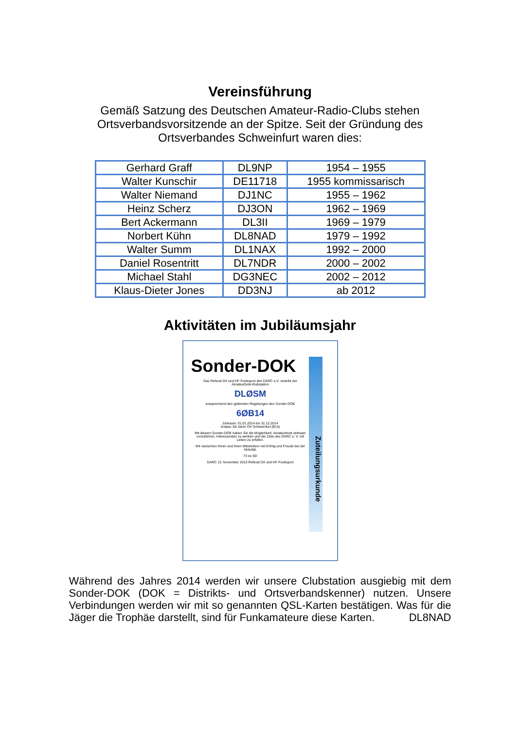Vereinsführung
Gemäß Satzung des Deutschen Amateur-Radio-Clubs stehen
Ortsverbandsvorsitzende an der Spitze. Seit der Gründung des
Ortsverbandes Schweinfurt waren dies:
| Gerhard Graff | DL9NP | 1954 – 1955 |
| Walter Kunschir | DE11718 | 1955 kommissarisch |
| Walter Niemand | DJ1NC | 1955 – 1962 |
| Heinz Scherz | DJ3ON | 1962 – 1969 |
| Bert Ackermann | DL3II | 1969 – 1979 |
| Norbert Kühn | DL8NAD | 1979 – 1992 |
| Walter Summ | DL1NAX | 1992 – 2000 |
| Daniel Rosentritt | DL7NDR | 2000 – 2002 |
| Michael Stahl | DG3NEC | 2002 – 2012 |
| Klaus-Dieter Jones | DD3NJ | ab 2012 |
Aktivitäten im Jubiläumsjahr
Sonder-DOK
Zuteilungsurkunde
Das Referat DX und HF-Funksport des DARC e.V. verleiht der Amateurfunk-Klubstation
DLØSM
entsprechend den geltenden Regelungen den Sonder-DOK
6ØB14
Zeitraum: 01.01.2014 bis 31.12.2014
Anlass: 60 Jahre OV Schweinfurt (B14)
Mit diesem Sonder-DOK haben Sie die Möglichkeit, Amateurfunk wirksam vorzuführen, Interessenten zu werben und die Ziele des DARC e. V. mit Leben zu erfüllen.
Wir wünschen Ihnen und Ihren Mitstreitern viel Erfolg und Freude bei der Aktivität.
73 es 55!
DARC 13. November 2013 Referat DX und HF-Funksport
Während des Jahres 2014 werden wir unsere Clubstation ausgiebig mit dem Sonder-DOK (DOK = Distrikts- und Ortsverbandskenner) nutzen. Unsere Verbindungen werden wir mit so genannten QSL-Karten bestätigen. Was für die Jäger die Trophäe darstellt, sind für Funkamateure diese Karten. DL8NAD